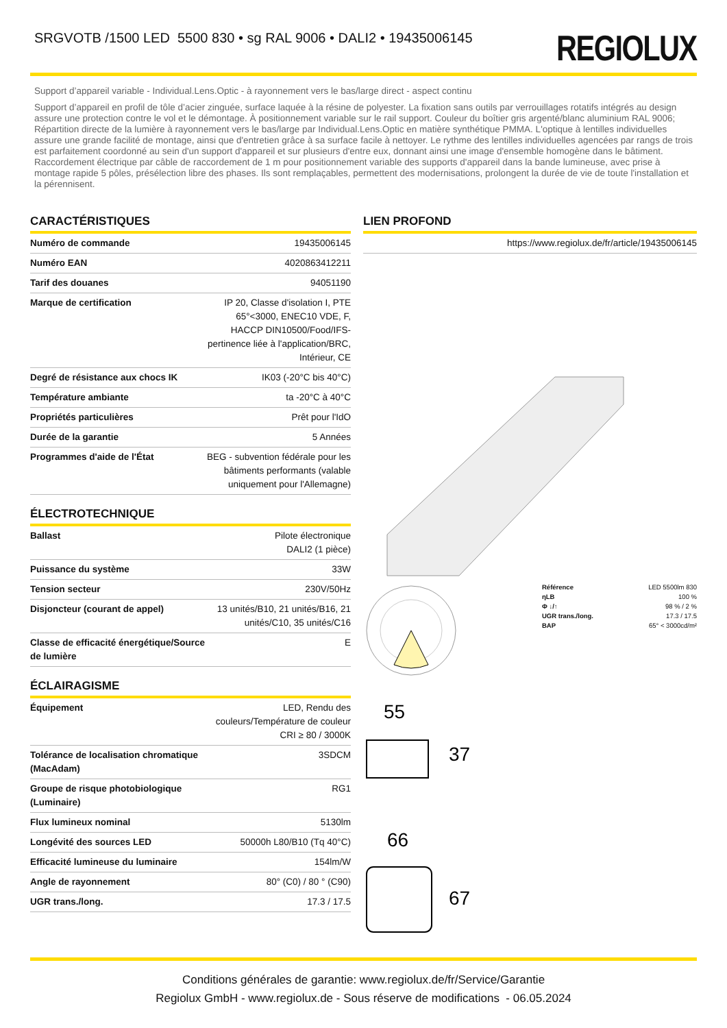SRGVOTB /1500 LED 5500 830 • sg RAL 9006 • DALI2 • 19435006145
REGIOLUX
Support d’appareil variable - Individual.Lens.Optic - à rayonnement vers le bas/large direct - aspect continu
Support d’appareil en profil de tôle d’acier zinguée, surface laquée à la résine de polyester. La fixation sans outils par verrouillages rotatifs intégrés au design assure une protection contre le vol et le démontage. À positionnement variable sur le rail support. Couleur du boîtier gris argenté/blanc aluminium RAL 9006; Répartition directe de la lumière à rayonnement vers le bas/large par Individual.Lens.Optic en matière synthétique PMMA. L'optique à lentilles individuelles assure une grande facilité de montage, ainsi que d'entretien grâce à sa surface facile à nettoyer. Le rythme des lentilles individuelles agencées par rangs de trois est parfaitement coordonné au sein d'un support d'appareil et sur plusieurs d'entre eux, donnant ainsi une image d'ensemble homogène dans le bâtiment. Raccordement électrique par câble de raccordement de 1 m pour positionnement variable des supports d'appareil dans la bande lumineuse, avec prise à montage rapide 5 pôles, présélection libre des phases. Ils sont remplaçables, permettent des modernisations, prolongent la durée de vie de toute l'installation et la pérennisent.
CARACTÉRISTIQUES
| Numéro de commande | 19435006145 |
| Numéro EAN | 4020863412211 |
| Tarif des douanes | 94051190 |
| Marque de certification | IP 20, Classe d'isolation I, PTE 65°<3000, ENEC10 VDE, F, HACCP DIN10500/Food/IFS-pertinence liée à l'application/BRC, Intérieur, CE |
| Degré de résistance aux chocs IK | IK03 (-20°C bis 40°C) |
| Température ambiante | ta -20°C à 40°C |
| Propriétés particulières | Prêt pour l'IdO |
| Durée de la garantie | 5 Années |
| Programmes d'aide de l'État | BEG - subvention fédérale pour les bâtiments performants (valable uniquement pour l'Allemagne) |
ÉLECTROTECHNIQUE
| Ballast | Pilote électronique DALI2 (1 pièce) |
| Puissance du système | 33W |
| Tension secteur | 230V/50Hz |
| Disjoncteur (courant de appel) | 13 unités/B10, 21 unités/B16, 21 unités/C10, 35 unités/C16 |
| Classe de efficacité énergétique/Source de lumière | E |
ÉCLAIRAGISME
| Équipement | LED, Rendu des couleurs/Température de couleur CRI ≥ 80 / 3000K |
| Tolérance de localisation chromatique (MacAdam) | 3SDCM |
| Groupe de risque photobiologique (Luminaire) | RG1 |
| Flux lumineux nominal | 5130lm |
| Longévité des sources LED | 50000h L80/B10 (Tq 40°C) |
| Efficacité lumineuse du luminaire | 154lm/W |
| Angle de rayonnement | 80° (C0) / 80 ° (C90) |
| UGR trans./long. | 17.3 / 17.5 |
LIEN PROFOND
| https://www.regiolux.de/fr/article/19435006145 |
| Référence | LED 5500lm 830 |
| ηLB | 100 % |
| Φ ↓/↑ | 98 % / 2 % |
| UGR trans./long. | 17.3 / 17.5 |
| BAP | 65° < 3000cd/m² |
55
37
66
67
Conditions générales de garantie: www.regiolux.de/fr/Service/Garantie
Regiolux GmbH - www.regiolux.de - Sous réserve de modifications - 06.05.2024